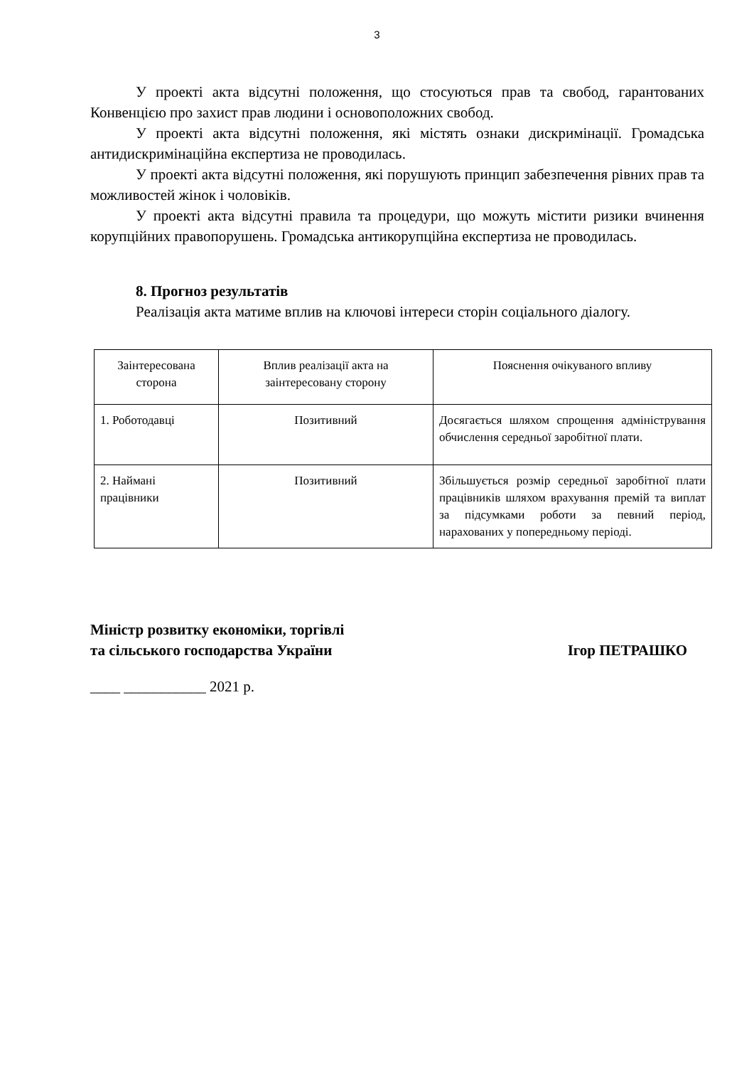3
У проекті акта відсутні положення, що стосуються прав та свобод, гарантованих Конвенцією про захист прав людини і основоположних свобод.
У проекті акта відсутні положення, які містять ознаки дискримінації. Громадська антидискримінаційна експертиза не проводилась.
У проекті акта відсутні положення, які порушують принцип забезпечення рівних прав та можливостей жінок і чоловіків.
У проекті акта відсутні правила та процедури, що можуть містити ризики вчинення корупційних правопорушень. Громадська антикорупційна експертиза не проводилась.
8. Прогноз результатів
Реалізація акта матиме вплив на ключові інтереси сторін соціального діалогу.
| Заінтересована сторона | Вплив реалізації акта на заінтересовану сторону | Пояснення очікуваного впливу |
| 1. Роботодавці | Позитивний | Досягається шляхом спрощення адміністрування обчислення середньої заробітної плати. |
| 2. Наймані працівники | Позитивний | Збільшується розмір середньої заробітної плати працівників шляхом врахування премій та виплат за підсумками роботи за певний період, нарахованих у попередньому періоді. |
Міністр розвитку економіки, торгівлі
та сільського господарства України
Ігор ПЕТРАШКО
____ ___________ 2021 р.